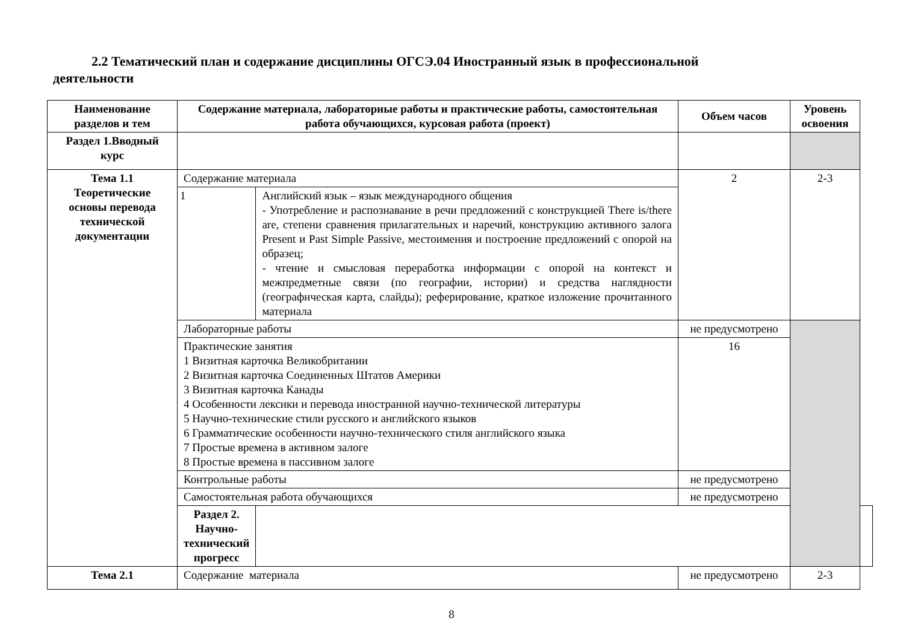2.2 Тематический план и содержание дисциплины ОГСЭ.04 Иностранный язык в профессиональной деятельности
| Наименование разделов и тем | Содержание материала, лабораторные работы и практические работы, самостоятельная работа обучающихся, курсовая работа (проект) | | Объем часов | Уровень освоения | |
| --- | --- | --- | --- | --- | --- |
| Раздел 1.Вводный курс | | | | | |
| Тема 1.1 Теоретические основы перевода технической документации | Содержание материала | | 2 | 2-3 | |
| | 1 | Английский язык – язык международного общения - Употребление и распознавание в речи предложений с конструкцией There is/there are, степени сравнения прилагательных и наречий, конструкцию активного залога Present и Past Simple Passive, местоимения и построение предложений с опорой на образец; - чтение и смысловая переработка информации с опорой на контекст и межпредметные связи (по географии, истории) и средства наглядности (географическая карта, слайды); реферирование, краткое изложение прочитанного материала | | | |
| | Лабораторные работы | | не предусмотрено | | |
| | Практические занятия 1 Визитная карточка Великобритании 2 Визитная карточка Соединенных Штатов Америки 3 Визитная карточка Канады 4 Особенности лексики и перевода иностранной научно-технической литературы 5 Научно-технические стили русского и английского языков 6 Грамматические особенности научно-технического стиля английского языка 7 Простые времена в активном залоге 8 Простые времена в пассивном залоге | | 16 | | |
| | Контрольные работы | | не предусмотрено | | |
| | Самостоятельная работа обучающихся | | не предусмотрено | | |
| | Раздел 2. Научно-технический прогресс | | | | |
| Тема 2.1 | Содержание материала | | не предусмотрено | 2-3 | |
8